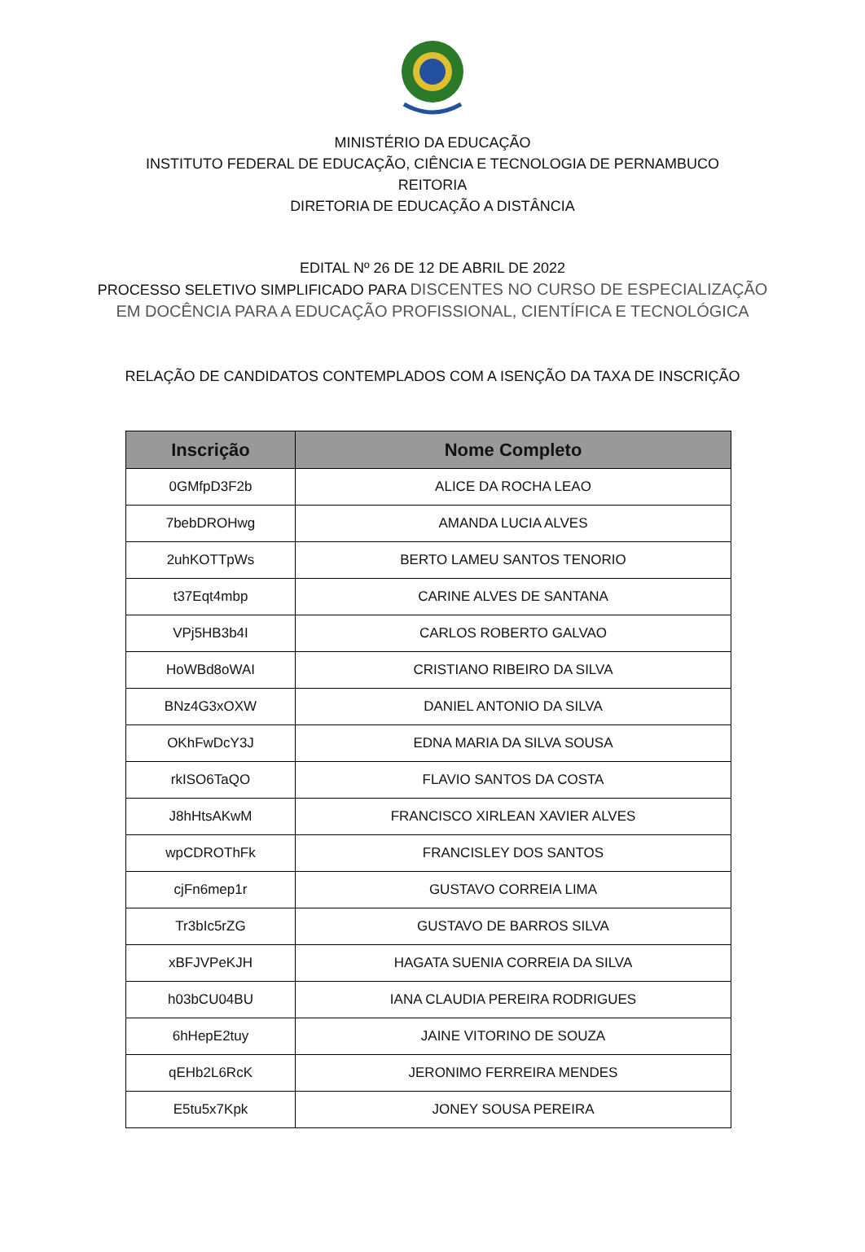MINISTÉRIO DA EDUCAÇÃO
INSTITUTO FEDERAL DE EDUCAÇÃO, CIÊNCIA E TECNOLOGIA DE PERNAMBUCO
REITORIA
DIRETORIA DE EDUCAÇÃO A DISTÂNCIA
EDITAL Nº 26 DE 12 DE ABRIL DE 2022
PROCESSO SELETIVO SIMPLIFICADO PARA DISCENTES NO CURSO DE ESPECIALIZAÇÃO
EM DOCÊNCIA PARA A EDUCAÇÃO PROFISSIONAL, CIENTÍFICA E TECNOLÓGICA
RELAÇÃO DE CANDIDATOS CONTEMPLADOS COM A ISENÇÃO DA TAXA DE INSCRIÇÃO
| Inscrição | Nome Completo |
| --- | --- |
| 0GMfpD3F2b | ALICE DA ROCHA LEAO |
| 7bebDROHwg | AMANDA LUCIA ALVES |
| 2uhKOTTpWs | BERTO LAMEU SANTOS TENORIO |
| t37Eqt4mbp | CARINE ALVES DE SANTANA |
| VPj5HB3b4I | CARLOS ROBERTO GALVAO |
| HoWBd8oWAI | CRISTIANO RIBEIRO DA SILVA |
| BNz4G3xOXW | DANIEL ANTONIO DA SILVA |
| OKhFwDcY3J | EDNA MARIA DA SILVA SOUSA |
| rkISO6TaQO | FLAVIO SANTOS DA COSTA |
| J8hHtsAKwM | FRANCISCO XIRLEAN XAVIER ALVES |
| wpCDROThFk | FRANCISLEY DOS SANTOS |
| cjFn6mep1r | GUSTAVO CORREIA LIMA |
| Tr3bIc5rZG | GUSTAVO DE BARROS SILVA |
| xBFJVPeKJH | HAGATA SUENIA CORREIA DA SILVA |
| h03bCU04BU | IANA CLAUDIA PEREIRA RODRIGUES |
| 6hHepE2tuy | JAINE VITORINO DE SOUZA |
| qEHb2L6RcK | JERONIMO FERREIRA MENDES |
| E5tu5x7Kpk | JONEY SOUSA PEREIRA |